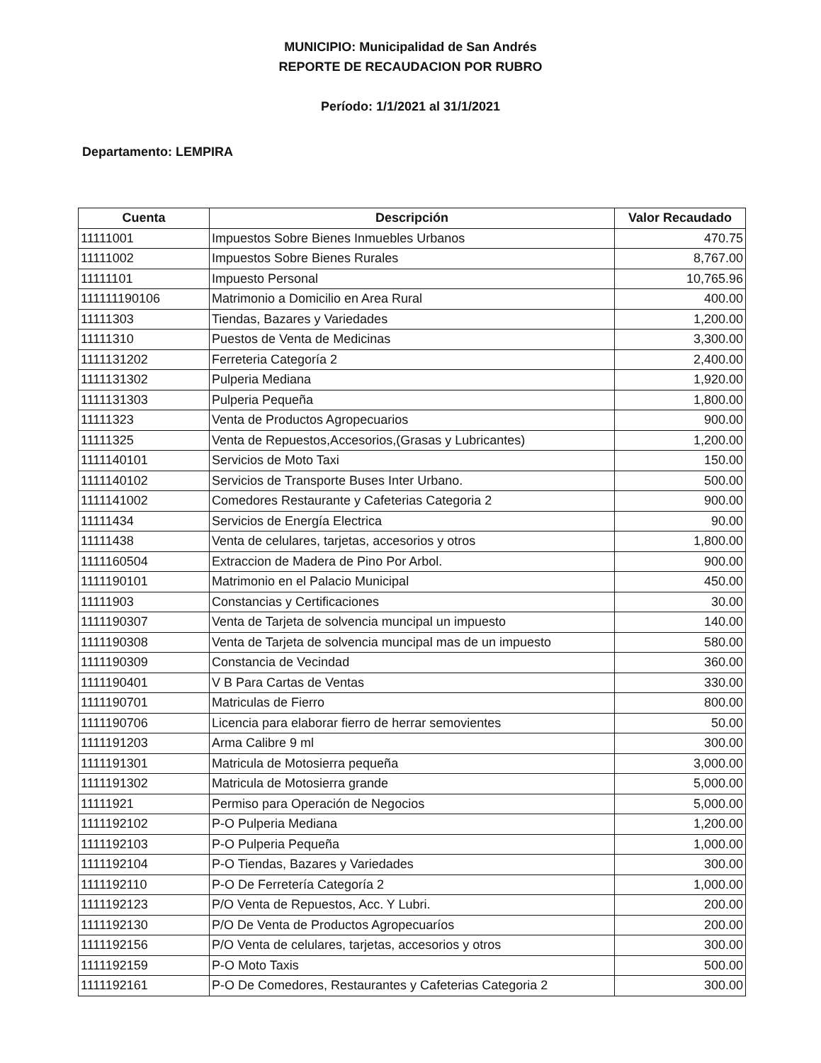MUNICIPIO: Municipalidad de San Andrés
REPORTE DE RECAUDACION POR RUBRO
Período: 1/1/2021 al 31/1/2021
Departamento: LEMPIRA
| Cuenta | Descripción | Valor Recaudado |
| --- | --- | --- |
| 11111001 | Impuestos Sobre Bienes Inmuebles Urbanos | 470.75 |
| 11111002 | Impuestos Sobre Bienes Rurales | 8,767.00 |
| 11111101 | Impuesto Personal | 10,765.96 |
| 111111190106 | Matrimonio a Domicilio en Area Rural | 400.00 |
| 11111303 | Tiendas, Bazares y Variedades | 1,200.00 |
| 11111310 | Puestos de Venta de Medicinas | 3,300.00 |
| 1111131202 | Ferreteria Categoría 2 | 2,400.00 |
| 1111131302 | Pulperia Mediana | 1,920.00 |
| 1111131303 | Pulperia Pequeña | 1,800.00 |
| 11111323 | Venta de Productos Agropecuarios | 900.00 |
| 11111325 | Venta de Repuestos,Accesorios,(Grasas y Lubricantes) | 1,200.00 |
| 1111140101 | Servicios de Moto Taxi | 150.00 |
| 1111140102 | Servicios de Transporte Buses Inter Urbano. | 500.00 |
| 1111141002 | Comedores Restaurante y Cafeterias Categoria 2 | 900.00 |
| 11111434 | Servicios de Energía Electrica | 90.00 |
| 11111438 | Venta de celulares, tarjetas, accesorios y otros | 1,800.00 |
| 1111160504 | Extraccion de Madera de Pino Por Arbol. | 900.00 |
| 1111190101 | Matrimonio en el Palacio Municipal | 450.00 |
| 11111903 | Constancias y Certificaciones | 30.00 |
| 1111190307 | Venta de Tarjeta de solvencia muncipal un impuesto | 140.00 |
| 1111190308 | Venta de Tarjeta de solvencia muncipal mas de un impuesto | 580.00 |
| 1111190309 | Constancia de Vecindad | 360.00 |
| 1111190401 | V B Para Cartas de Ventas | 330.00 |
| 1111190701 | Matriculas de Fierro | 800.00 |
| 1111190706 | Licencia para elaborar fierro de herrar semovientes | 50.00 |
| 1111191203 | Arma Calibre 9 ml | 300.00 |
| 1111191301 | Matricula de Motosierra pequeña | 3,000.00 |
| 1111191302 | Matricula de Motosierra grande | 5,000.00 |
| 11111921 | Permiso para Operación de Negocios | 5,000.00 |
| 1111192102 | P-O Pulperia Mediana | 1,200.00 |
| 1111192103 | P-O Pulperia Pequeña | 1,000.00 |
| 1111192104 | P-O Tiendas, Bazares y Variedades | 300.00 |
| 1111192110 | P-O De Ferretería Categoría 2 | 1,000.00 |
| 1111192123 | P/O Venta de Repuestos, Acc. Y Lubri. | 200.00 |
| 1111192130 | P/O De Venta de Productos Agropecuaríos | 200.00 |
| 1111192156 | P/O Venta de celulares, tarjetas, accesorios y otros | 300.00 |
| 1111192159 | P-O Moto Taxis | 500.00 |
| 1111192161 | P-O De Comedores, Restaurantes y Cafeterias Categoria 2 | 300.00 |